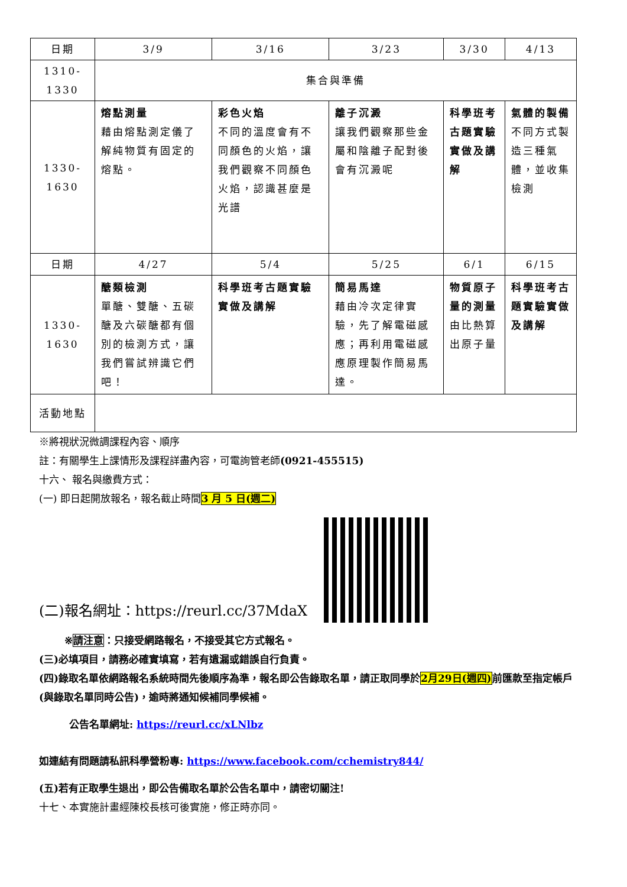| 日期 | 3/9 | 3/16 | 3/23 | 3/30 | 4/13 |
| 1310-1330 | 集合與準備 | | | | |
| 1330-1630 | 熔點測量 藉由熔點測定儀了解純物質有固定的熔點。 | 彩色火焰 不同的溫度會有不同顏色的火焰，讓我們觀察不同顏色火焰，認識甚麼是光譜 | 離子沉澱 讓我們觀察那些金屬和陰離子配對後會有沉澱呢 | 科學班考古題實驗實做及講解 | 氣體的製備 不同方式製造三種氣體，並收集檢測 |
| 日期 | 4/27 | 5/4 | 5/25 | 6/1 | 6/15 |
| 1330-1630 | 醣類檢測 單醣、雙醣、五碳醣及六碳醣都有個別的檢測方式，讓我們嘗試辨識它們吧！ | 科學班考古題實驗實做及講解 | 簡易馬達 藉由冷次定律實驗，先了解電磁感應；再利用電磁感應原理製作簡易馬達。 | 物質原子量的測量 由比熱算出原子量 | 科學班考古題實驗實做及講解 |
| 活動地點 | | | | | |
※將視狀況微調課程內容、順序
註：有關學生上課情形及課程詳盡內容，可電詢管老師(0921-455515)
十六、 報名與繳費方式：
(一) 即日起開放報名，報名截止時間3 月 5 日(週二)
(二)報名網址：https://reurl.cc/37MdaX
※請注意：只接受網路報名，不接受其它方式報名。
(三)必填項目，請務必確實填寫，若有遺漏或錯誤自行負責。
(四)錄取名單依網路報名系統時間先後順序為準，報名即公告錄取名單，請正取同學於2月29日(週四) 前匯款至指定帳戶(與錄取名單同時公告)，逾時將通知候補同學候補。
公告名單網址: https://reurl.cc/xLNlbz
如連結有問題請私訊科學營粉專: https://www.facebook.com/cchemistry844/
(五)若有正取學生退出，即公告備取名單於公告名單中，請密切關注!
十七、本實施計畫經陳校長核可後實施，修正時亦同。